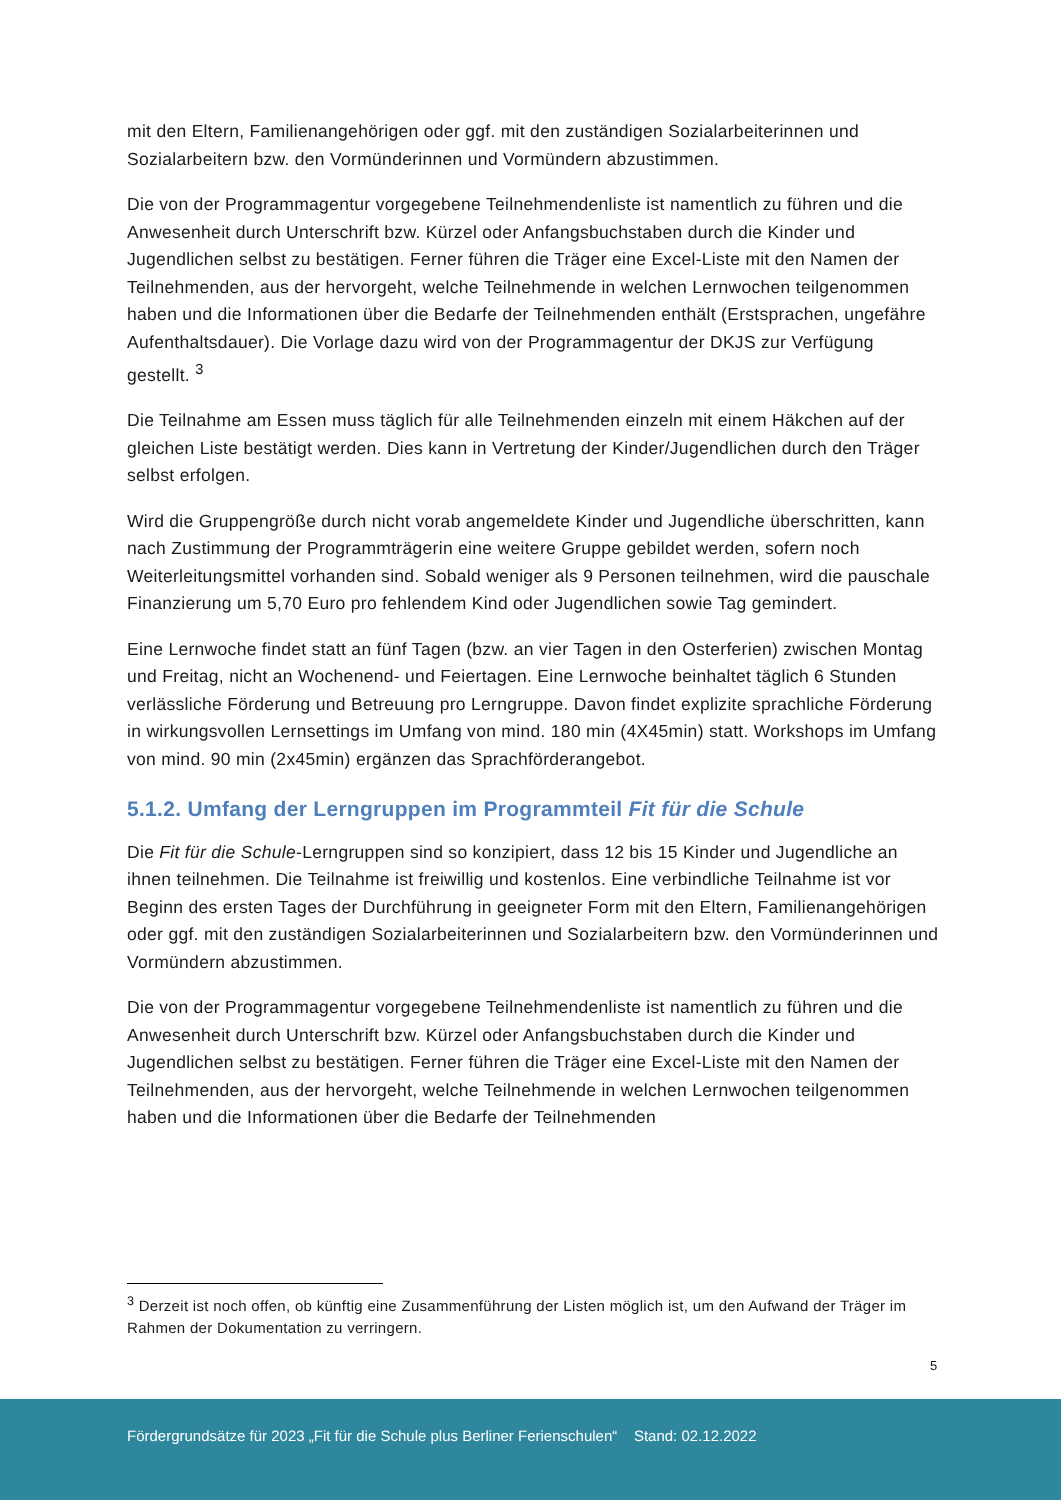mit den Eltern, Familienangehörigen oder ggf. mit den zuständigen Sozialarbeiterinnen und Sozialarbeitern bzw. den Vormünderinnen und Vormündern abzustimmen.
Die von der Programmagentur vorgegebene Teilnehmendenliste ist namentlich zu führen und die Anwesenheit durch Unterschrift bzw. Kürzel oder Anfangsbuchstaben durch die Kinder und Jugendlichen selbst zu bestätigen. Ferner führen die Träger eine Excel-Liste mit den Namen der Teilnehmenden, aus der hervorgeht, welche Teilnehmende in welchen Lernwochen teilgenommen haben und die Informationen über die Bedarfe der Teilnehmenden enthält (Erstsprachen, ungefähre Aufenthaltsdauer). Die Vorlage dazu wird von der Programmagentur der DKJS zur Verfügung gestellt. <sup>3</sup>
Die Teilnahme am Essen muss täglich für alle Teilnehmenden einzeln mit einem Häkchen auf der gleichen Liste bestätigt werden. Dies kann in Vertretung der Kinder/Jugendlichen durch den Träger selbst erfolgen.
Wird die Gruppengröße durch nicht vorab angemeldete Kinder und Jugendliche überschritten, kann nach Zustimmung der Programmträgerin eine weitere Gruppe gebildet werden, sofern noch Weiterleitungsmittel vorhanden sind. Sobald weniger als 9 Personen teilnehmen, wird die pauschale Finanzierung um 5,70 Euro pro fehlendem Kind oder Jugendlichen sowie Tag gemindert.
Eine Lernwoche findet statt an fünf Tagen (bzw. an vier Tagen in den Osterferien) zwischen Montag und Freitag, nicht an Wochenend- und Feiertagen. Eine Lernwoche beinhaltet täglich 6 Stunden verlässliche Förderung und Betreuung pro Lerngruppe. Davon findet explizite sprachliche Förderung in wirkungsvollen Lernsettings im Umfang von mind. 180 min (4X45min) statt. Workshops im Umfang von mind. 90 min (2x45min) ergänzen das Sprachförderangebot.
5.1.2. Umfang der Lerngruppen im Programmteil Fit für die Schule
Die Fit für die Schule-Lerngruppen sind so konzipiert, dass 12 bis 15 Kinder und Jugendliche an ihnen teilnehmen. Die Teilnahme ist freiwillig und kostenlos. Eine verbindliche Teilnahme ist vor Beginn des ersten Tages der Durchführung in geeigneter Form mit den Eltern, Familienangehörigen oder ggf. mit den zuständigen Sozialarbeiterinnen und Sozialarbeitern bzw. den Vormünderinnen und Vormündern abzustimmen.
Die von der Programmagentur vorgegebene Teilnehmendenliste ist namentlich zu führen und die Anwesenheit durch Unterschrift bzw. Kürzel oder Anfangsbuchstaben durch die Kinder und Jugendlichen selbst zu bestätigen. Ferner führen die Träger eine Excel-Liste mit den Namen der Teilnehmenden, aus der hervorgeht, welche Teilnehmende in welchen Lernwochen teilgenommen haben und die Informationen über die Bedarfe der Teilnehmenden
<sup>3</sup> Derzeit ist noch offen, ob künftig eine Zusammenführung der Listen möglich ist, um den Aufwand der Träger im Rahmen der Dokumentation zu verringern.
5
Fördergrundsätze für 2023 „Fit für die Schule plus Berliner Ferienschulen“ Stand: 02.12.2022